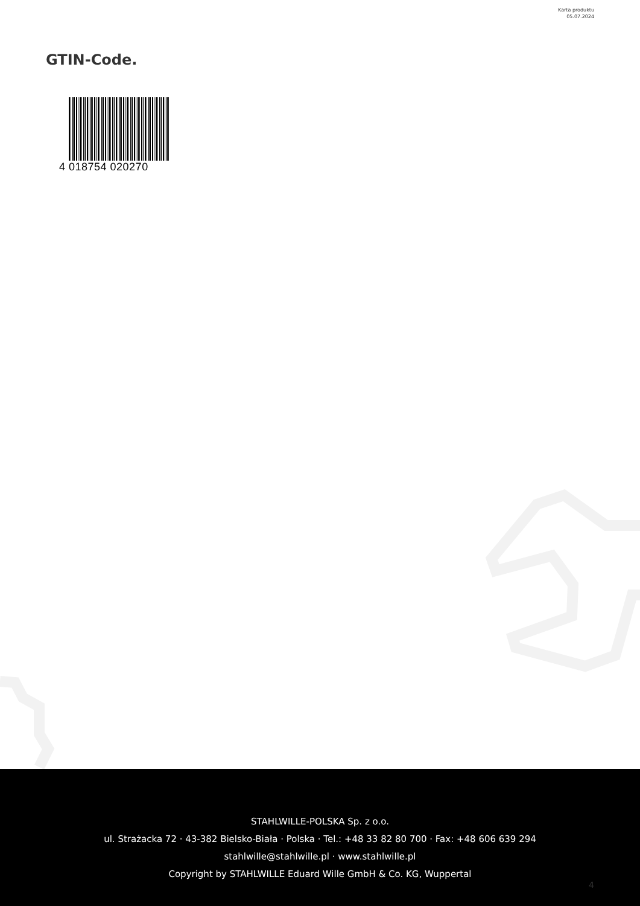Karta produktu
05.07.2024
GTIN-Code.
4 018754 020270
STAHLWILLE-POLSKA Sp. z o.o.
ul. Strażacka 72 · 43-382 Bielsko-Biała · Polska · Tel.: +48 33 82 80 700 · Fax: +48 606 639 294
stahlwille@stahlwille.pl · www.stahlwille.pl
Copyright by STAHLWILLE Eduard Wille GmbH & Co. KG, Wuppertal
4